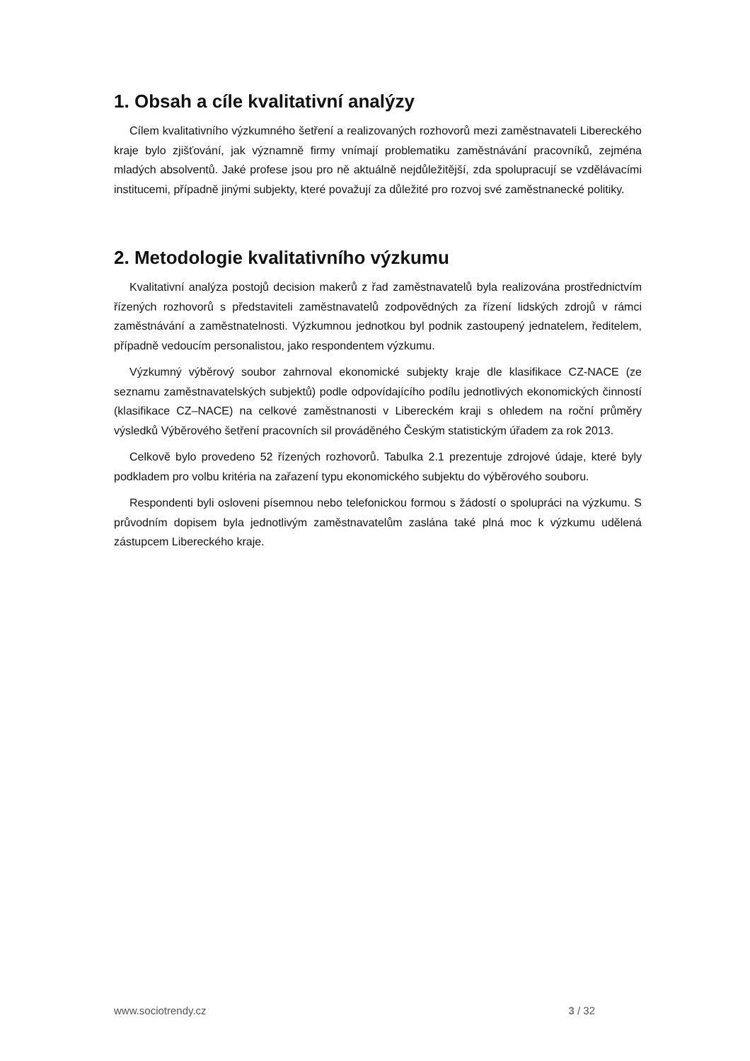1. Obsah a cíle kvalitativní analýzy
Cílem kvalitativního výzkumného šetření a realizovaných rozhovorů mezi zaměstnavateli Libereckého kraje bylo zjišťování, jak významně firmy vnímají problematiku zaměstnávání pracovníků, zejména mladých absolventů. Jaké profese jsou pro ně aktuálně nejdůležitější, zda spolupracují se vzdělávacími institucemi, případně jinými subjekty, které považují za důležité pro rozvoj své zaměstnanecké politiky.
2. Metodologie kvalitativního výzkumu
Kvalitativní analýza postojů decision makerů z řad zaměstnavatelů byla realizována prostřednictvím řízených rozhovorů s představiteli zaměstnavatelů zodpovědných za řízení lidských zdrojů v rámci zaměstnávání a zaměstnatelnosti. Výzkumnou jednotkou byl podnik zastoupený jednatelem, ředitelem, případně vedoucím personalistou, jako respondentem výzkumu.
Výzkumný výběrový soubor zahrnoval ekonomické subjekty kraje dle klasifikace CZ-NACE (ze seznamu zaměstnavatelských subjektů) podle odpovídajícího podílu jednotlivých ekonomických činností (klasifikace CZ–NACE) na celkové zaměstnanosti v Libereckém kraji s ohledem na roční průměry výsledků Výběrového šetření pracovních sil prováděného Českým statistickým úřadem za rok 2013.
Celkově bylo provedeno 52 řízených rozhovorů. Tabulka 2.1 prezentuje zdrojové údaje, které byly podkladem pro volbu kritéria na zařazení typu ekonomického subjektu do výběrového souboru.
Respondenti byli osloveni písemnou nebo telefonickou formou s žádostí o spolupráci na výzkumu. S průvodním dopisem byla jednotlivým zaměstnavatelům zaslána také plná moc k výzkumu udělená zástupcem Libereckého kraje.
www.sociotrendy.cz 3 / 32